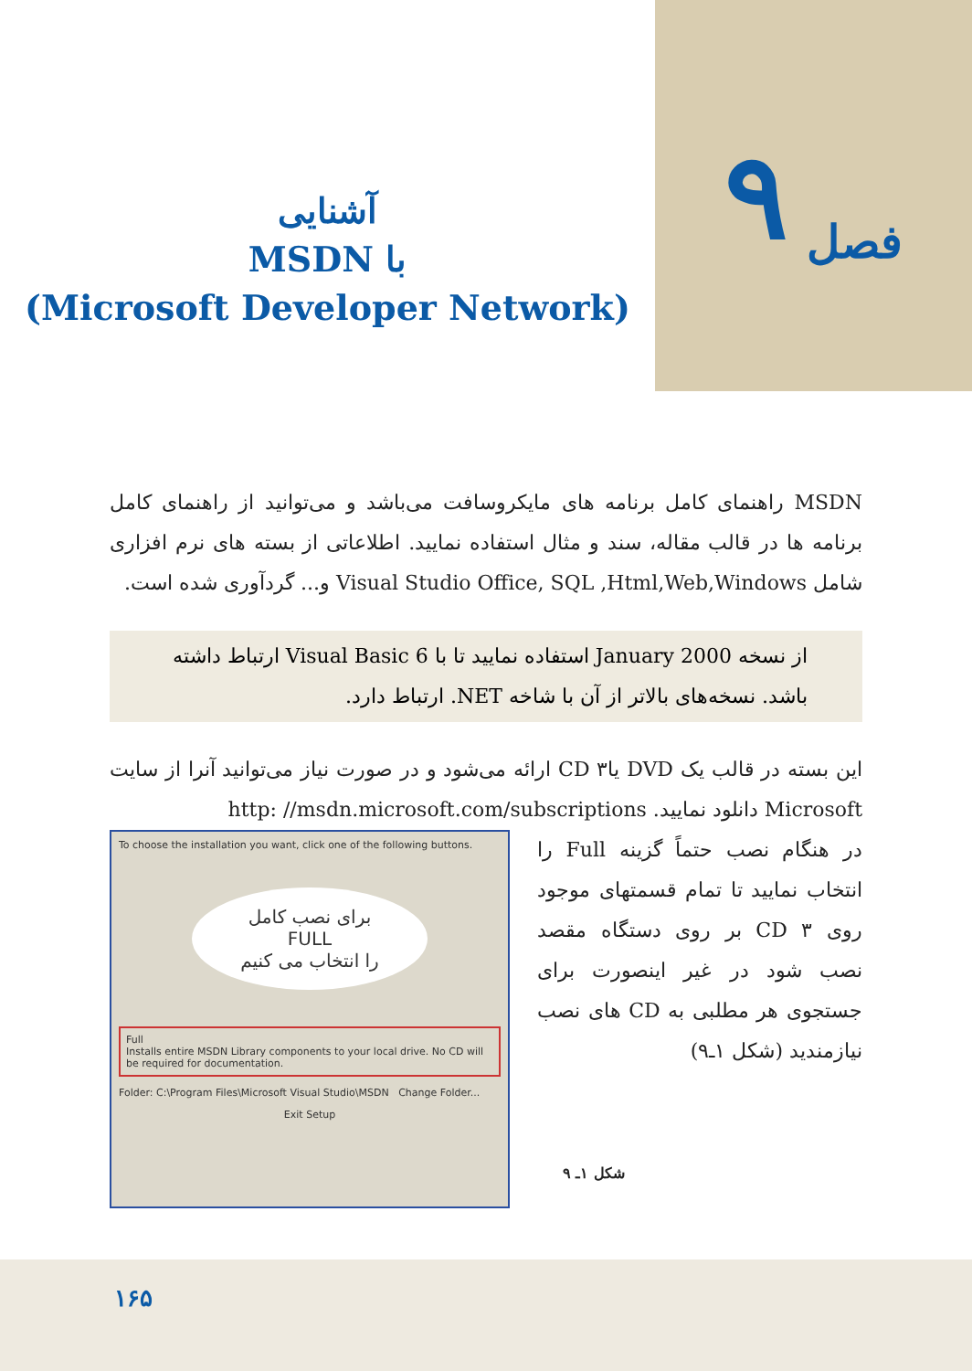فصل ۹
آشنایی
با MSDN
(Microsoft Developer Network)
MSDN راهنمای کامل برنامه های مایکروسافت می‌باشد و می‌توانید از راهنمای کامل برنامه ها در قالب مقاله، سند و مثال استفاده نمایید. اطلاعاتی از بسته های نرم افزاری شامل Visual Studio Office, SQL ,Html,Web,Windows و... گردآوری شده است.
از نسخه January 2000 استفاده نمایید تا با Visual Basic 6 ارتباط داشته باشد. نسخه‌های بالاتر از آن با شاخه NET. ارتباط دارد.
این بسته در قالب یک DVD یا۳ CD ارائه می‌شود و در صورت نیاز می‌توانید آنرا از سایت Microsoft دانلود نمایید. http: //msdn.microsoft.com/subscriptions
در هنگام نصب حتماً گزینه Full را انتخاب نمایید تا تمام قسمتهای موجود روی ۳ CD بر روی دستگاه مقصد نصب شود در غیر اینصورت برای جستجوی هر مطلبی به CD های نصب نیازمندید (شکل ۱ـ۹)
شکل ۱ـ ۹
To choose the installation you want, click one of the following buttons.
برای نصب کامل
FULL
را انتخاب می کنیم
Full
Installs entire MSDN Library components to your local drive. No CD will be required for documentation.
Folder: C:\Program Files\Microsoft Visual Studio\MSDN Change Folder...
Exit Setup
۱۶۵